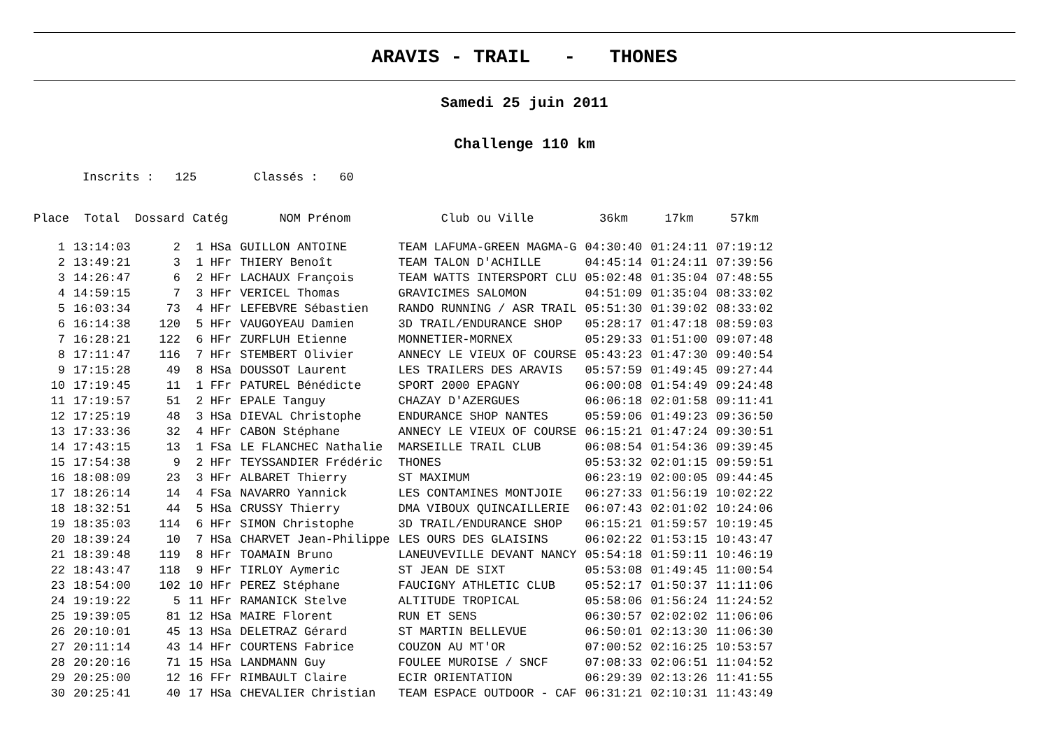ARAVIS - TRAIL - THONES
Samedi 25 juin 2011
Challenge 110 km
Inscrits : 125 Classés : 60
| Place | Total | Dossard | Catég | NOM Prénom | Club ou Ville | 36km | 17km | 57km |
| --- | --- | --- | --- | --- | --- | --- | --- | --- |
| 1 | 13:14:03 | 2 | 1 HSa | GUILLON ANTOINE | TEAM LAFUMA-GREEN MAGMA-G | 04:30:40 | 01:24:11 | 07:19:12 |
| 2 | 13:49:21 | 3 | 1 HFr | THIERY Benoît | TEAM TALON D'ACHILLE | 04:45:14 | 01:24:11 | 07:39:56 |
| 3 | 14:26:47 | 6 | 2 HFr | LACHAUX François | TEAM WATTS INTERSPORT CLU | 05:02:48 | 01:35:04 | 07:48:55 |
| 4 | 14:59:15 | 7 | 3 HFr | VERICEL Thomas | GRAVICIMES SALOMON | 04:51:09 | 01:35:04 | 08:33:02 |
| 5 | 16:03:34 | 73 | 4 HFr | LEFEBVRE Sébastien | RANDO RUNNING / ASR TRAIL | 05:51:30 | 01:39:02 | 08:33:02 |
| 6 | 16:14:38 | 120 | 5 HFr | VAUGOYEAU Damien | 3D TRAIL/ENDURANCE SHOP | 05:28:17 | 01:47:18 | 08:59:03 |
| 7 | 16:28:21 | 122 | 6 HFr | ZURFLUH Etienne | MONNETIER-MORNEX | 05:29:33 | 01:51:00 | 09:07:48 |
| 8 | 17:11:47 | 116 | 7 HFr | STEMBERT Olivier | ANNECY LE VIEUX OF COURSE | 05:43:23 | 01:47:30 | 09:40:54 |
| 9 | 17:15:28 | 49 | 8 HSa | DOUSSOT Laurent | LES TRAILERS DES ARAVIS | 05:57:59 | 01:49:45 | 09:27:44 |
| 10 | 17:19:45 | 11 | 1 FFr | PATUREL Bénédicte | SPORT 2000 EPAGNY | 06:00:08 | 01:54:49 | 09:24:48 |
| 11 | 17:19:57 | 51 | 2 HFr | EPALE Tanguy | CHAZAY D'AZERGUES | 06:06:18 | 02:01:58 | 09:11:41 |
| 12 | 17:25:19 | 48 | 3 HSa | DIEVAL Christophe | ENDURANCE SHOP NANTES | 05:59:06 | 01:49:23 | 09:36:50 |
| 13 | 17:33:36 | 32 | 4 HFr | CABON Stéphane | ANNECY LE VIEUX OF COURSE | 06:15:21 | 01:47:24 | 09:30:51 |
| 14 | 17:43:15 | 13 | 1 FSa | LE FLANCHEC Nathalie | MARSEILLE TRAIL CLUB | 06:08:54 | 01:54:36 | 09:39:45 |
| 15 | 17:54:38 | 9 | 2 HFr | TEYSSANDIER Frédéric | THONES | 05:53:32 | 02:01:15 | 09:59:51 |
| 16 | 18:08:09 | 23 | 3 HFr | ALBARET Thierry | ST MAXIMUM | 06:23:19 | 02:00:05 | 09:44:45 |
| 17 | 18:26:14 | 14 | 4 FSa | NAVARRO Yannick | LES CONTAMINES MONTJOIE | 06:27:33 | 01:56:19 | 10:02:22 |
| 18 | 18:32:51 | 44 | 5 HSa | CRUSSY Thierry | DMA VIBOUX QUINCAILLERIE | 06:07:43 | 02:01:02 | 10:24:06 |
| 19 | 18:35:03 | 114 | 6 HFr | SIMON Christophe | 3D TRAIL/ENDURANCE SHOP | 06:15:21 | 01:59:57 | 10:19:45 |
| 20 | 18:39:24 | 10 | 7 HSa | CHARVET Jean-Philippe | LES OURS DES GLAISINS | 06:02:22 | 01:53:15 | 10:43:47 |
| 21 | 18:39:48 | 119 | 8 HFr | TOAMAIN Bruno | LANEUVEVILLE DEVANT NANCY | 05:54:18 | 01:59:11 | 10:46:19 |
| 22 | 18:43:47 | 118 | 9 HFr | TIRLOY Aymeric | ST JEAN DE SIXT | 05:53:08 | 01:49:45 | 11:00:54 |
| 23 | 18:54:00 | 102 | 10 HFr | PEREZ Stéphane | FAUCIGNY ATHLETIC CLUB | 05:52:17 | 01:50:37 | 11:11:06 |
| 24 | 19:19:22 | 5 | 11 HFr | RAMANICK Stelve | ALTITUDE TROPICAL | 05:58:06 | 01:56:24 | 11:24:52 |
| 25 | 19:39:05 | 81 | 12 HSa | MAIRE Florent | RUN ET SENS | 06:30:57 | 02:02:02 | 11:06:06 |
| 26 | 20:10:01 | 45 | 13 HSa | DELETRAZ Gérard | ST MARTIN BELLEVUE | 06:50:01 | 02:13:30 | 11:06:30 |
| 27 | 20:11:14 | 43 | 14 HFr | COURTENS Fabrice | COUZON AU MT'OR | 07:00:52 | 02:16:25 | 10:53:57 |
| 28 | 20:20:16 | 71 | 15 HSa | LANDMANN Guy | FOULEE MUROISE / SNCF | 07:08:33 | 02:06:51 | 11:04:52 |
| 29 | 20:25:00 | 12 | 16 FFr | RIMBAULT Claire | ECIR ORIENTATION | 06:29:39 | 02:13:26 | 11:41:55 |
| 30 | 20:25:41 | 40 | 17 HSa | CHEVALIER Christian | TEAM ESPACE OUTDOOR - CAF | 06:31:21 | 02:10:31 | 11:43:49 |